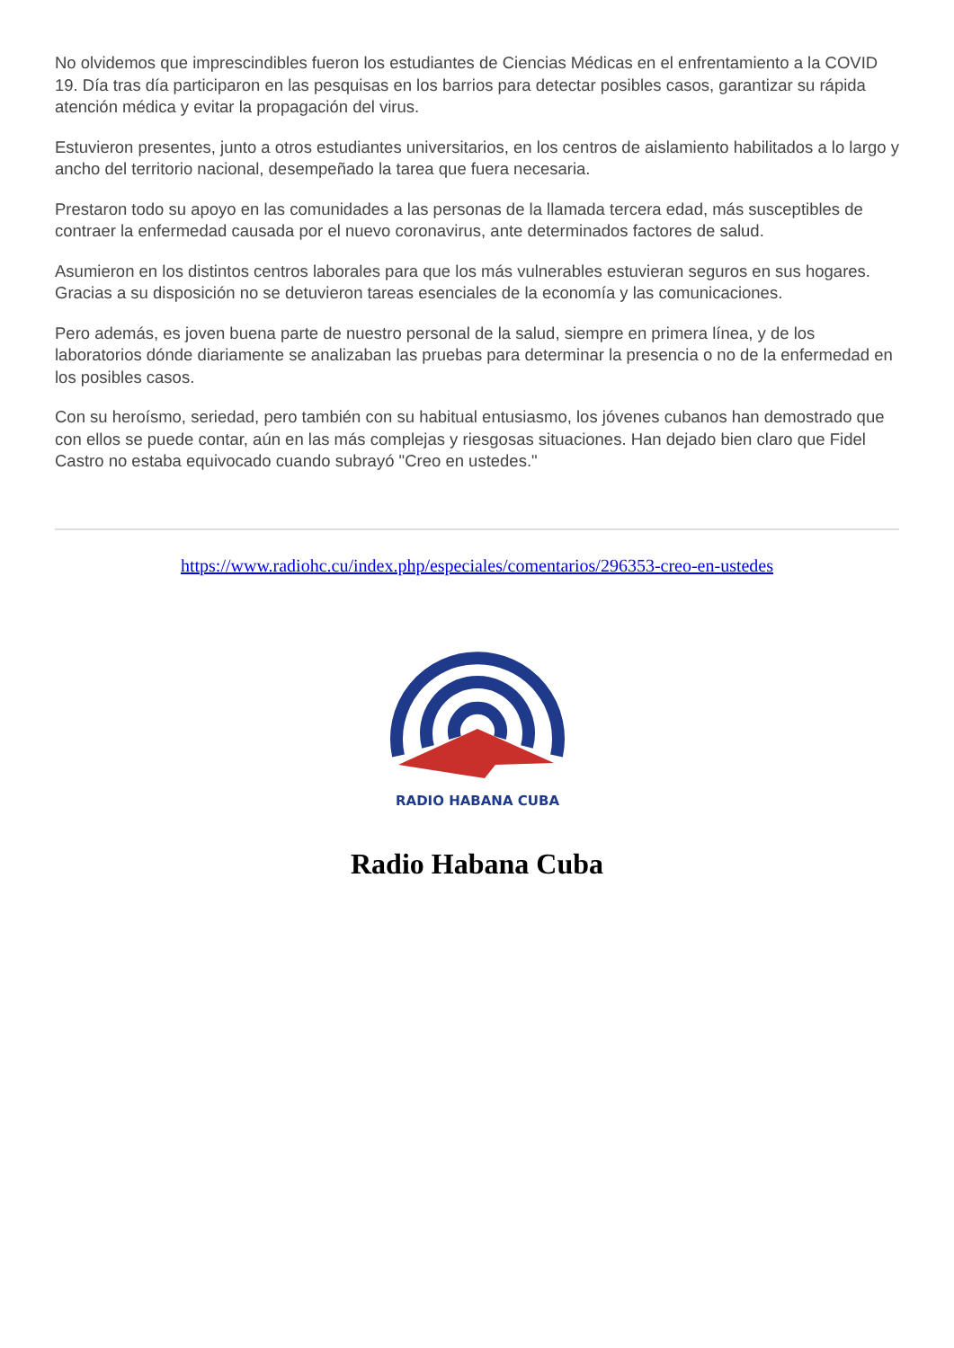No olvidemos que imprescindibles fueron los estudiantes de Ciencias Médicas en el enfrentamiento a la COVID 19. Día tras día participaron en las pesquisas en los barrios para detectar posibles casos, garantizar su rápida atención médica y evitar la propagación del virus.
Estuvieron presentes, junto a otros estudiantes universitarios, en los centros de aislamiento habilitados a lo largo y ancho del territorio nacional, desempeñado la tarea que fuera necesaria.
Prestaron todo su apoyo en las comunidades a las personas de la llamada tercera edad, más susceptibles de contraer la enfermedad causada por el nuevo coronavirus, ante determinados factores de salud.
Asumieron en los distintos centros laborales para que los más vulnerables estuvieran seguros en sus hogares. Gracias a su disposición no se detuvieron tareas esenciales de la economía y las comunicaciones.
Pero además, es joven buena parte de nuestro personal de la salud, siempre en primera línea, y de los laboratorios dónde diariamente se analizaban las pruebas para determinar la presencia o no de la enfermedad en los posibles casos.
Con su heroísmo, seriedad, pero también con su habitual entusiasmo, los jóvenes cubanos han demostrado que con ellos se puede contar, aún en las más complejas y riesgosas situaciones. Han dejado bien claro que Fidel Castro no estaba equivocado cuando subrayó "Creo en ustedes."
https://www.radiohc.cu/index.php/especiales/comentarios/296353-creo-en-ustedes
RADIO HABANA CUBA
Radio Habana Cuba